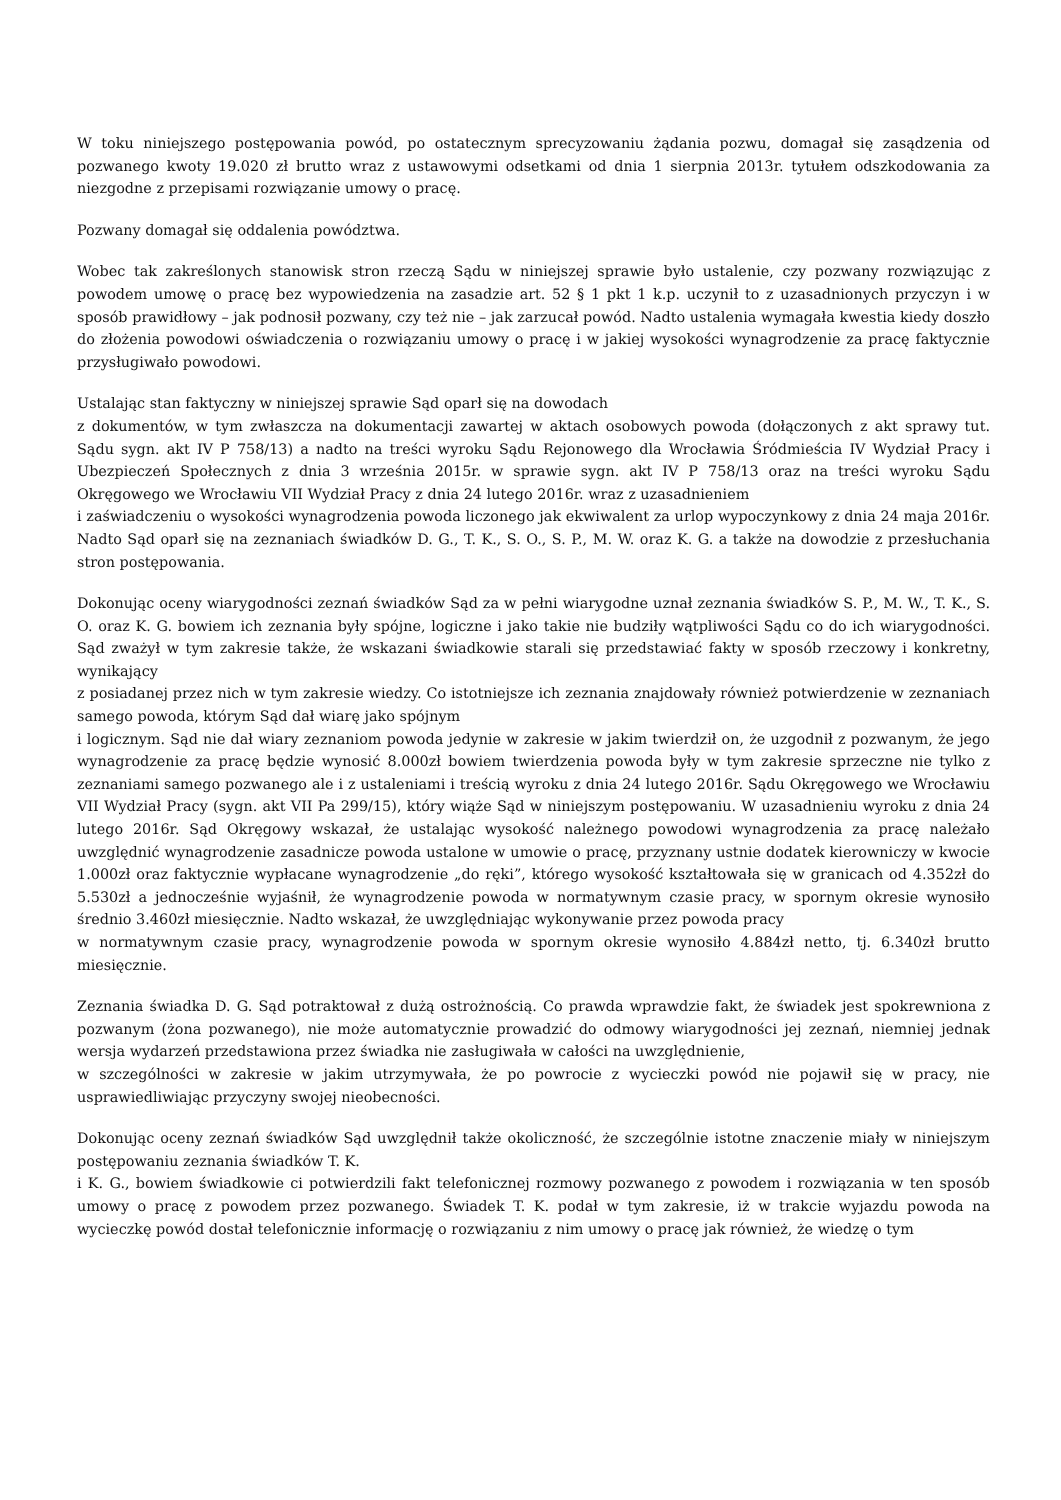W toku niniejszego postępowania powód, po ostatecznym sprecyzowaniu żądania pozwu, domagał się zasądzenia od pozwanego kwoty 19.020 zł brutto wraz z ustawowymi odsetkami od dnia 1 sierpnia 2013r. tytułem odszkodowania za niezgodne z przepisami rozwiązanie umowy o pracę.
Pozwany domagał się oddalenia powództwa.
Wobec tak zakreślonych stanowisk stron rzeczą Sądu w niniejszej sprawie było ustalenie, czy pozwany rozwiązując z powodem umowę o pracę bez wypowiedzenia na zasadzie art. 52 § 1 pkt 1 k.p. uczynił to z uzasadnionych przyczyn i w sposób prawidłowy – jak podnosił pozwany, czy też nie – jak zarzucał powód. Nadto ustalenia wymagała kwestia kiedy doszło do złożenia powodowi oświadczenia o rozwiązaniu umowy o pracę i w jakiej wysokości wynagrodzenie za pracę faktycznie przysługiwało powodowi.
Ustalając stan faktyczny w niniejszej sprawie Sąd oparł się na dowodach
z dokumentów, w tym zwłaszcza na dokumentacji zawartej w aktach osobowych powoda (dołączonych z akt sprawy tut. Sądu sygn. akt IV P 758/13) a nadto na treści wyroku Sądu Rejonowego dla Wrocławia Śródmieścia IV Wydział Pracy i Ubezpieczeń Społecznych z dnia 3 września 2015r. w sprawie sygn. akt IV P 758/13 oraz na treści wyroku Sądu Okręgowego we Wrocławiu VII Wydział Pracy z dnia 24 lutego 2016r. wraz z uzasadnieniem
i zaświadczeniu o wysokości wynagrodzenia powoda liczonego jak ekwiwalent za urlop wypoczynkowy z dnia 24 maja 2016r. Nadto Sąd oparł się na zeznaniach świadków D. G., T. K., S. O., S. P., M. W. oraz K. G. a także na dowodzie z przesłuchania stron postępowania.
Dokonując oceny wiarygodności zeznań świadków Sąd za w pełni wiarygodne uznał zeznania świadków S. P., M. W., T. K., S. O. oraz K. G. bowiem ich zeznania były spójne, logiczne i jako takie nie budziły wątpliwości Sądu co do ich wiarygodności. Sąd zważył w tym zakresie także, że wskazani świadkowie starali się przedstawiać fakty w sposób rzeczowy i konkretny, wynikający
z posiadanej przez nich w tym zakresie wiedzy. Co istotniejsze ich zeznania znajdowały również potwierdzenie w zeznaniach samego powoda, którym Sąd dał wiarę jako spójnym
i logicznym. Sąd nie dał wiary zeznaniom powoda jedynie w zakresie w jakim twierdził on, że uzgodnił z pozwanym, że jego wynagrodzenie za pracę będzie wynosić 8.000zł bowiem twierdzenia powoda były w tym zakresie sprzeczne nie tylko z zeznaniami samego pozwanego ale i z ustaleniami i treścią wyroku z dnia 24 lutego 2016r. Sądu Okręgowego we Wrocławiu VII Wydział Pracy (sygn. akt VII Pa 299/15), który wiąże Sąd w niniejszym postępowaniu. W uzasadnieniu wyroku z dnia 24 lutego 2016r. Sąd Okręgowy wskazał, że ustalając wysokość należnego powodowi wynagrodzenia za pracę należało uwzględnić wynagrodzenie zasadnicze powoda ustalone w umowie o pracę, przyznany ustnie dodatek kierowniczy w kwocie 1.000zł oraz faktycznie wypłacane wynagrodzenie „do ręki”, którego wysokość kształtowała się w granicach od 4.352zł do 5.530zł a jednocześnie wyjaśnił, że wynagrodzenie powoda w normatywnym czasie pracy, w spornym okresie wynosiło średnio 3.460zł miesięcznie. Nadto wskazał, że uwzględniając wykonywanie przez powoda pracy
w normatywnym czasie pracy, wynagrodzenie powoda w spornym okresie wynosiło 4.884zł netto, tj. 6.340zł brutto miesięcznie.
Zeznania świadka D. G. Sąd potraktował z dużą ostrożnością. Co prawda wprawdzie fakt, że świadek jest spokrewniona z pozwanym (żona pozwanego), nie może automatycznie prowadzić do odmowy wiarygodności jej zeznań, niemniej jednak wersja wydarzeń przedstawiona przez świadka nie zasługiwała w całości na uwzględnienie,
w szczególności w zakresie w jakim utrzymywała, że po powrocie z wycieczki powód nie pojawił się w pracy, nie usprawiedliwiając przyczyny swojej nieobecności.
Dokonując oceny zeznań świadków Sąd uwzględnił także okoliczność, że szczególnie istotne znaczenie miały w niniejszym postępowaniu zeznania świadków T. K.
i K. G., bowiem świadkowie ci potwierdzili fakt telefonicznej rozmowy pozwanego z powodem i rozwiązania w ten sposób umowy o pracę z powodem przez pozwanego. Świadek T. K. podał w tym zakresie, iż w trakcie wyjazdu powoda na wycieczkę powód dostał telefonicznie informację o rozwiązaniu z nim umowy o pracę jak również, że wiedzę o tym